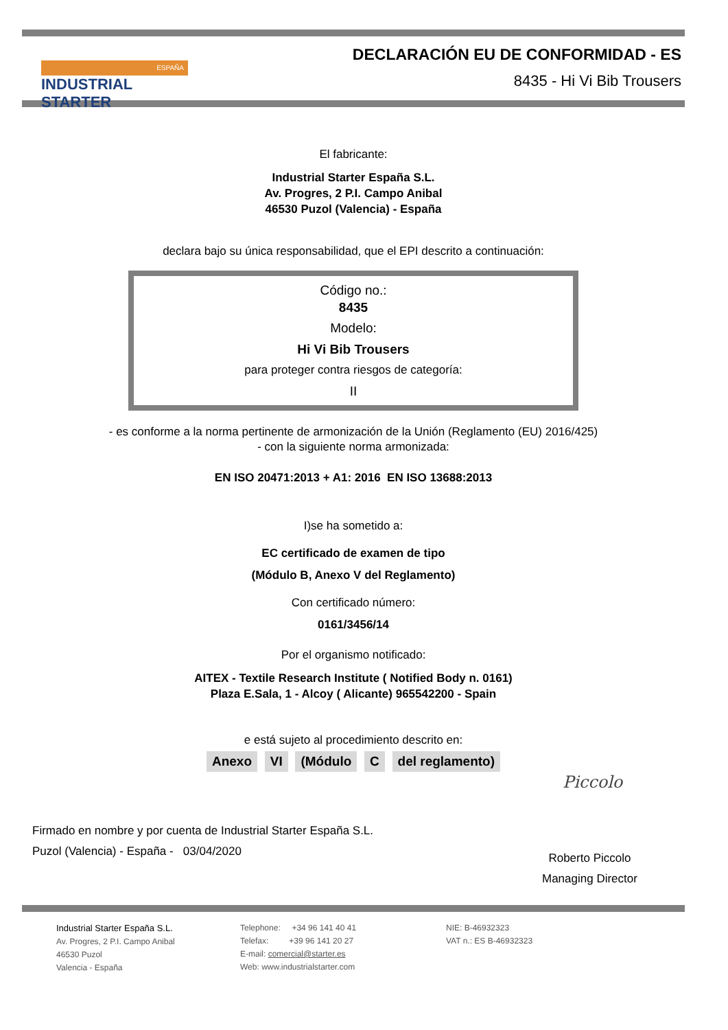ESPAÑA
INDUSTRIAL STARTER
DECLARACIÓN EU DE CONFORMIDAD - ES
8435 - Hi Vi Bib Trousers
El fabricante:
Industrial Starter España S.L.
Av. Progres, 2 P.I. Campo Anibal
46530 Puzol (Valencia) - España
declara bajo su única responsabilidad, que el EPI descrito a continuación:
Código no.:
8435
Modelo:
Hi Vi Bib Trousers
para proteger contra riesgos de categoría:
II
- es conforme a la norma pertinente de armonización de la Unión (Reglamento (EU) 2016/425)
- con la siguiente norma armonizada:
EN ISO 20471:2013 + A1: 2016 EN ISO 13688:2013
I)se ha sometido a:
EC certificado de examen de tipo
(Módulo B, Anexo V del Reglamento)
Con certificado número:
0161/3456/14
Por el organismo notificado:
AITEX - Textile Research Institute ( Notified Body n. 0161)
Plaza E.Sala, 1 - Alcoy ( Alicante) 965542200 - Spain
e está sujeto al procedimiento descrito en:
Anexo VI (Módulo C del reglamento)
Firmado en nombre y por cuenta de Industrial Starter España S.L.
Puzol (Valencia) - España - 03/04/2020
Piccolo
Roberto Piccolo
Managing Director
Industrial Starter España S.L.
Av. Progres, 2 P.I. Campo Anibal
46530 Puzol
Valencia - España
Telephone: +34 96 141 40 41
Telefax: +39 96 141 20 27
E-mail: comercial@starter.es
Web: www.industrialstarter.com
NIE: B-46932323
VAT n.: ES B-46932323